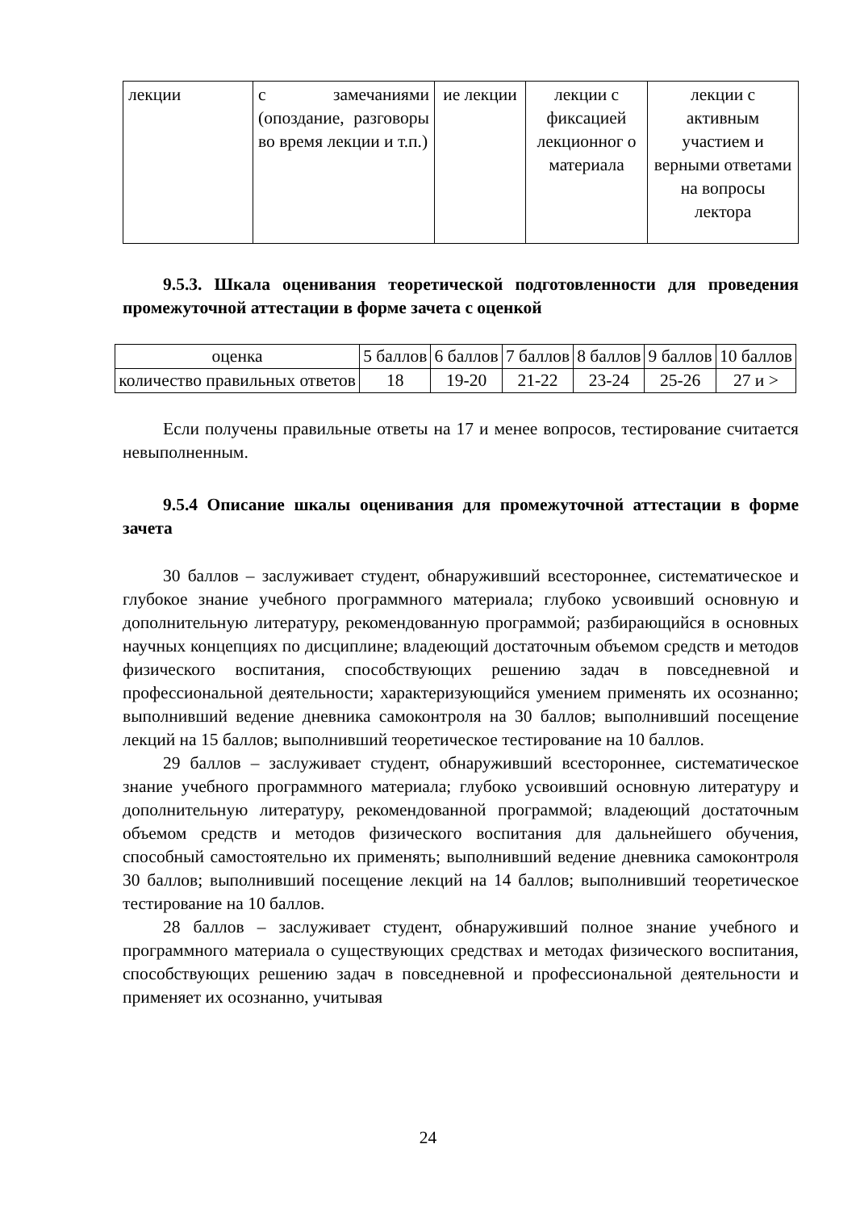| лекции | с замечаниями (опоздание, разговоры во время лекции и т.п.) | ие лекции | лекции с фиксацией лекционног о материала | лекции с активным участием и верными ответами на вопросы лектора |
9.5.3. Шкала оценивания теоретической подготовленности для проведения промежуточной аттестации в форме зачета с оценкой
| оценка | 5 баллов | 6 баллов | 7 баллов | 8 баллов | 9 баллов | 10 баллов |
| количество правильных ответов | 18 | 19-20 | 21-22 | 23-24 | 25-26 | 27 и > |
Если получены правильные ответы на 17 и менее вопросов, тестирование считается невыполненным.
9.5.4 Описание шкалы оценивания для промежуточной аттестации в форме зачета
30 баллов – заслуживает студент, обнаруживший всестороннее, систематическое и глубокое знание учебного программного материала; глубоко усвоивший основную и дополнительную литературу, рекомендованную программой; разбирающийся в основных научных концепциях по дисциплине; владеющий достаточным объемом средств и методов физического воспитания, способствующих решению задач в повседневной и профессиональной деятельности; характеризующийся умением применять их осознанно; выполнивший ведение дневника самоконтроля на 30 баллов; выполнивший посещение лекций на 15 баллов; выполнивший теоретическое тестирование на 10 баллов.
29 баллов – заслуживает студент, обнаруживший всестороннее, систематическое знание учебного программного материала; глубоко усвоивший основную литературу и дополнительную литературу, рекомендованной программой; владеющий достаточным объемом средств и методов физического воспитания для дальнейшего обучения, способный самостоятельно их применять; выполнивший ведение дневника самоконтроля 30 баллов; выполнивший посещение лекций на 14 баллов; выполнивший теоретическое тестирование на 10 баллов.
28 баллов – заслуживает студент, обнаруживший полное знание учебного и программного материала о существующих средствах и методах физического воспитания, способствующих решению задач в повседневной и профессиональной деятельности и применяет их осознанно, учитывая
24